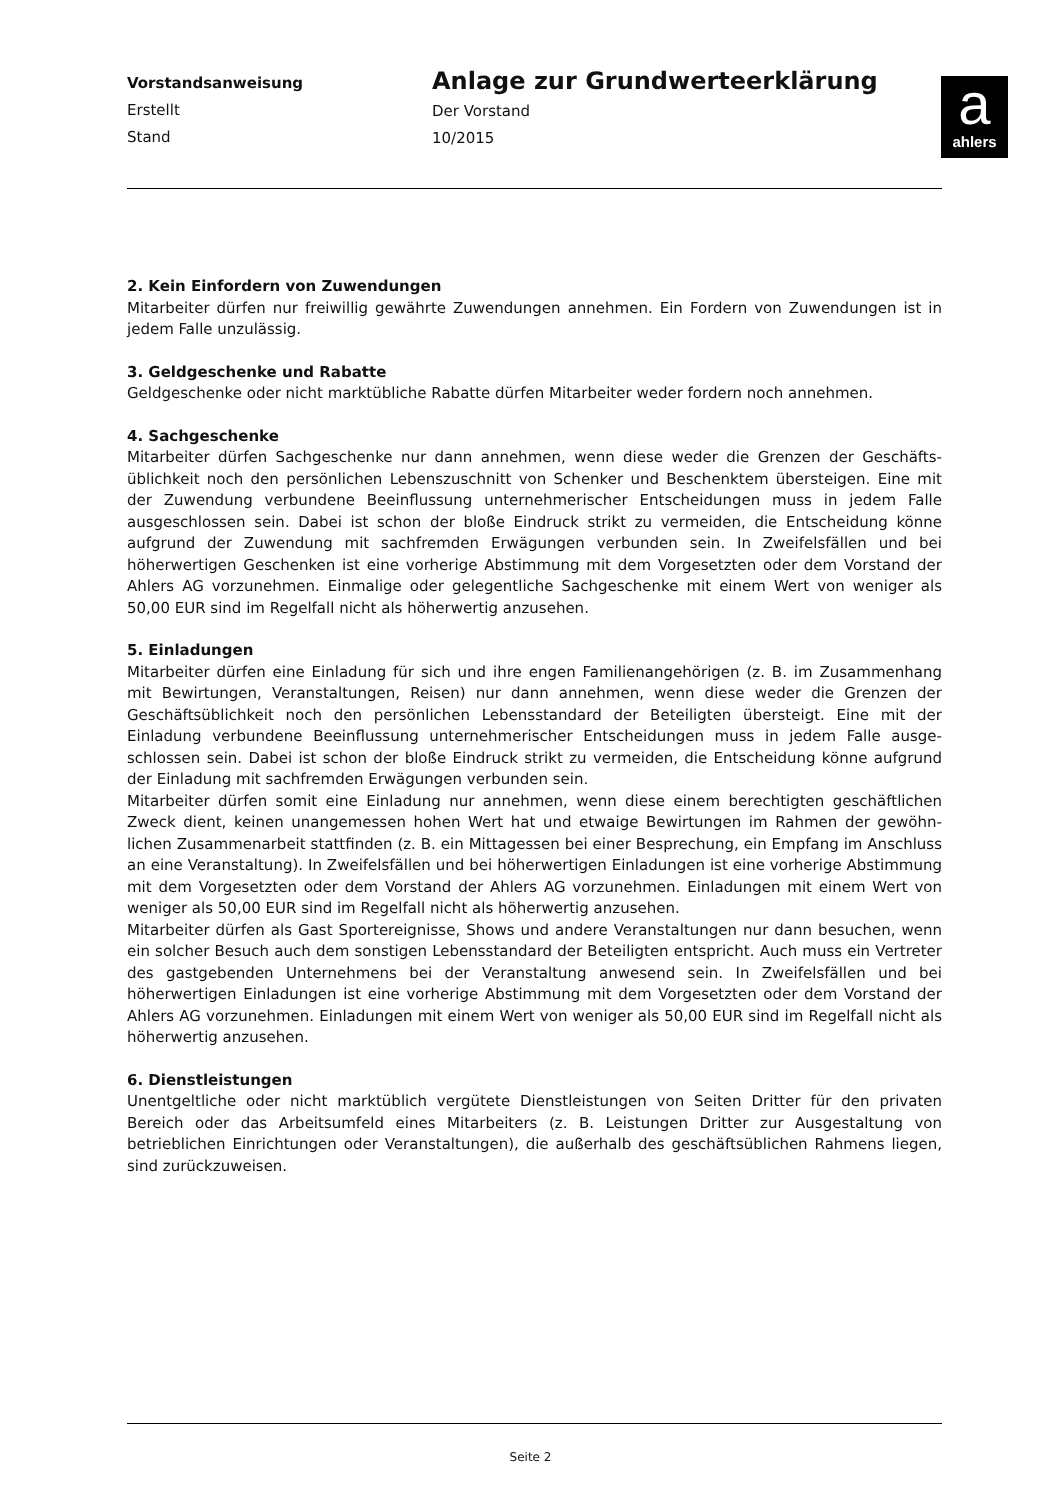Vorstandsanweisung
Erstellt
Stand
Anlage zur Grundwerteerklärung
Der Vorstand
10/2015
a
ahlers
2. Kein Einfordern von Zuwendungen
Mitarbeiter dürfen nur freiwillig gewährte Zuwendungen annehmen. Ein Fordern von Zuwendungen ist in jedem Falle unzulässig.
3. Geldgeschenke und Rabatte
Geldgeschenke oder nicht marktübliche Rabatte dürfen Mitarbeiter weder fordern noch annehmen.
4. Sachgeschenke
Mitarbeiter dürfen Sachgeschenke nur dann annehmen, wenn diese weder die Grenzen der Geschäfts­üblichkeit noch den persönlichen Lebenszuschnitt von Schenker und Beschenktem übersteigen. Eine mit der Zuwendung verbundene Beeinflussung unternehmerischer Entscheidungen muss in jedem Falle ausgeschlossen sein. Dabei ist schon der bloße Eindruck strikt zu vermeiden, die Entscheidung könne aufgrund der Zuwendung mit sachfremden Erwägungen verbunden sein. In Zweifelsfällen und bei höherwertigen Geschenken ist eine vorherige Abstimmung mit dem Vorgesetzten oder dem Vorstand der Ahlers AG vorzunehmen. Einmalige oder gelegentliche Sachgeschenke mit einem Wert von weniger als 50,00 EUR sind im Regelfall nicht als höherwertig anzusehen.
5. Einladungen
Mitarbeiter dürfen eine Einladung für sich und ihre engen Familienangehörigen (z. B. im Zusammen­hang mit Bewirtungen, Veranstaltungen, Reisen) nur dann annehmen, wenn diese weder die Grenzen der Geschäftsüblichkeit noch den persönlichen Lebensstandard der Beteiligten übersteigt. Eine mit der Einladung verbundene Beeinflussung unternehmerischer Entscheidungen muss in jedem Falle ausge­schlossen sein. Dabei ist schon der bloße Eindruck strikt zu vermeiden, die Entscheidung könne auf­grund der Einladung mit sachfremden Erwägungen verbunden sein.
Mitarbeiter dürfen somit eine Einladung nur annehmen, wenn diese einem berechtigten geschäftlichen Zweck dient, keinen unangemessen hohen Wert hat und etwaige Bewirtungen im Rahmen der gewöhn­lichen Zusammenarbeit stattfinden (z. B. ein Mittagessen bei einer Besprechung, ein Empfang im An­schluss an eine Veranstaltung). In Zweifelsfällen und bei höherwertigen Einladungen ist eine vorherige Abstimmung mit dem Vorgesetzten oder dem Vorstand der Ahlers AG vorzunehmen. Einladungen mit einem Wert von weniger als 50,00 EUR sind im Regelfall nicht als höherwertig anzusehen.
Mitarbeiter dürfen als Gast Sportereignisse, Shows und andere Veranstaltungen nur dann besuchen, wenn ein solcher Besuch auch dem sonstigen Lebensstandard der Beteiligten entspricht. Auch muss ein Vertreter des gastgebenden Unternehmens bei der Veranstaltung anwesend sein. In Zweifelsfällen und bei höherwertigen Einladungen ist eine vorherige Abstimmung mit dem Vorgesetzten oder dem Vorstand der Ahlers AG vorzunehmen. Einladungen mit einem Wert von weniger als 50,00 EUR sind im Regelfall nicht als höherwertig anzusehen.
6. Dienstleistungen
Unentgeltliche oder nicht marktüblich vergütete Dienstleistungen von Seiten Dritter für den privaten Bereich oder das Arbeitsumfeld eines Mitarbeiters (z. B. Leistungen Dritter zur Ausgestaltung von betrieblichen Einrichtungen oder Veranstaltungen), die außerhalb des geschäftsüblichen Rahmens liegen, sind zurückzuweisen.
Seite 2